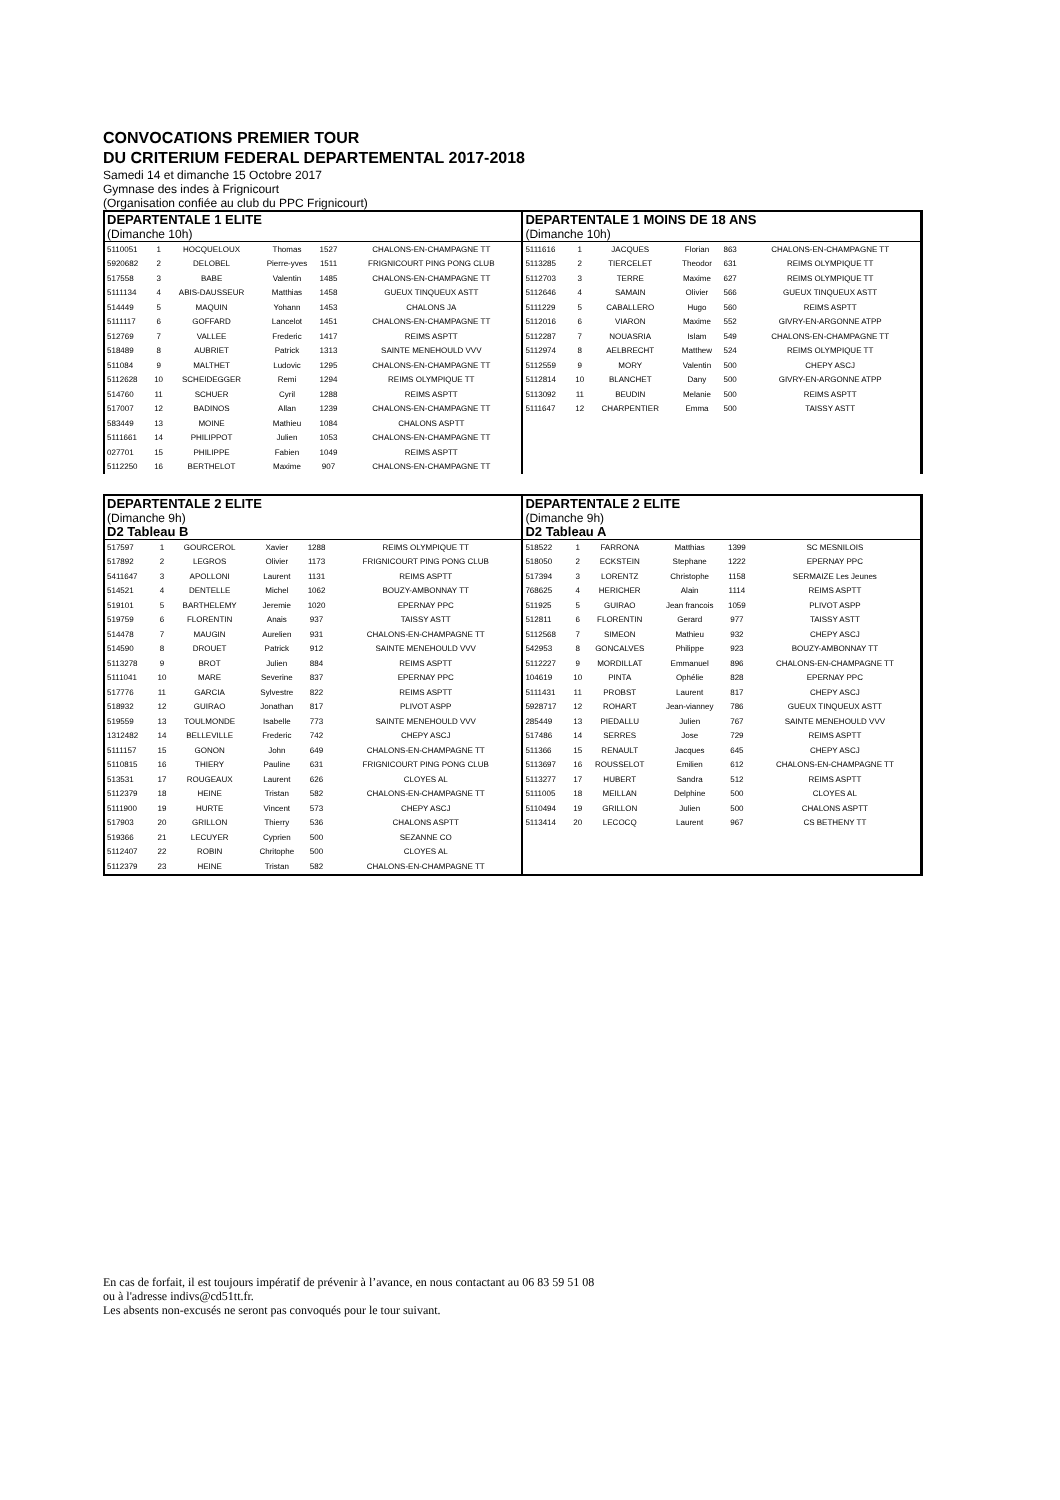CONVOCATIONS PREMIER TOUR
DU CRITERIUM FEDERAL DEPARTEMENTAL 2017-2018
Samedi 14 et dimanche 15 Octobre 2017
Gymnase des indes à Frignicourt
(Organisation confiée au club du PPC Frignicourt)
DEPARTENTALE 1 ELITE
(Dimanche 10h)
| 5110051 | 1 | HOCQUELOUX | Thomas | 1527 | CHALONS-EN-CHAMPAGNE TT |
| 5920682 | 2 | DELOBEL | Pierre-yves | 1511 | FRIGNICOURT PING PONG CLUB |
| 517558 | 3 | BABE | Valentin | 1485 | CHALONS-EN-CHAMPAGNE TT |
| 5111134 | 4 | ABIS-DAUSSEUR | Matthias | 1458 | GUEUX TINQUEUX ASTT |
| 514449 | 5 | MAQUIN | Yohann | 1453 | CHALONS JA |
| 5111117 | 6 | GOFFARD | Lancelot | 1451 | CHALONS-EN-CHAMPAGNE TT |
| 512769 | 7 | VALLEE | Frederic | 1417 | REIMS ASPTT |
| 518489 | 8 | AUBRIET | Patrick | 1313 | SAINTE MENEHOULD VVV |
| 511084 | 9 | MALTHET | Ludovic | 1295 | CHALONS-EN-CHAMPAGNE TT |
| 5112628 | 10 | SCHEIDEGGER | Remi | 1294 | REIMS OLYMPIQUE TT |
| 514760 | 11 | SCHUER | Cyril | 1288 | REIMS ASPTT |
| 517007 | 12 | BADINOS | Allan | 1239 | CHALONS-EN-CHAMPAGNE TT |
| 583449 | 13 | MOINE | Mathieu | 1084 | CHALONS ASPTT |
| 5111661 | 14 | PHILIPPOT | Julien | 1053 | CHALONS-EN-CHAMPAGNE TT |
| 027701 | 15 | PHILIPPE | Fabien | 1049 | REIMS ASPTT |
| 5112250 | 16 | BERTHELOT | Maxime | 907 | CHALONS-EN-CHAMPAGNE TT |
DEPARTENTALE 1 MOINS DE 18 ANS
(Dimanche 10h)
| 5111616 | 1 | JACQUES | Florian | 863 | CHALONS-EN-CHAMPAGNE TT |
| 5113285 | 2 | TIERCELET | Theodor | 631 | REIMS OLYMPIQUE TT |
| 5112703 | 3 | TERRE | Maxime | 627 | REIMS OLYMPIQUE TT |
| 5112646 | 4 | SAMAIN | Olivier | 566 | GUEUX TINQUEUX ASTT |
| 5111229 | 5 | CABALLERO | Hugo | 560 | REIMS ASPTT |
| 5112016 | 6 | VIARON | Maxime | 552 | GIVRY-EN-ARGONNE ATPP |
| 5112287 | 7 | NOUASRIA | Islam | 549 | CHALONS-EN-CHAMPAGNE TT |
| 5112974 | 8 | AELBRECHT | Matthew | 524 | REIMS OLYMPIQUE TT |
| 5112559 | 9 | MORY | Valentin | 500 | CHEPY ASCJ |
| 5112814 | 10 | BLANCHET | Dany | 500 | GIVRY-EN-ARGONNE ATPP |
| 5113092 | 11 | BEUDIN | Melanie | 500 | REIMS ASPTT |
| 5111647 | 12 | CHARPENTIER | Emma | 500 | TAISSY ASTT |
DEPARTENTALE 2 ELITE
(Dimanche 9h)
D2 Tableau B
| 517597 | 1 | GOURCEROL | Xavier | 1288 | REIMS OLYMPIQUE TT |
| 517892 | 2 | LEGROS | Olivier | 1173 | FRIGNICOURT PING PONG CLUB |
| 5411647 | 3 | APOLLONI | Laurent | 1131 | REIMS ASPTT |
| 514521 | 4 | DENTELLE | Michel | 1062 | BOUZY-AMBONNAY TT |
| 519101 | 5 | BARTHELEMY | Jeremie | 1020 | EPERNAY PPC |
| 519759 | 6 | FLORENTIN | Anais | 937 | TAISSY ASTT |
| 514478 | 7 | MAUGIN | Aurelien | 931 | CHALONS-EN-CHAMPAGNE TT |
| 514590 | 8 | DROUET | Patrick | 912 | SAINTE MENEHOULD VVV |
| 5113278 | 9 | BROT | Julien | 884 | REIMS ASPTT |
| 5111041 | 10 | MARE | Severine | 837 | EPERNAY PPC |
| 517776 | 11 | GARCIA | Sylvestre | 822 | REIMS ASPTT |
| 518932 | 12 | GUIRAO | Jonathan | 817 | PLIVOT ASPP |
| 519559 | 13 | TOULMONDE | Isabelle | 773 | SAINTE MENEHOULD VVV |
| 1312482 | 14 | BELLEVILLE | Frederic | 742 | CHEPY ASCJ |
| 5111157 | 15 | GONON | John | 649 | CHALONS-EN-CHAMPAGNE TT |
| 5110815 | 16 | THIERY | Pauline | 631 | FRIGNICOURT PING PONG CLUB |
| 513531 | 17 | ROUGEAUX | Laurent | 626 | CLOYES AL |
| 5112379 | 18 | HEINE | Tristan | 582 | CHALONS-EN-CHAMPAGNE TT |
| 5111900 | 19 | HURTE | Vincent | 573 | CHEPY ASCJ |
| 517903 | 20 | GRILLON | Thierry | 536 | CHALONS ASPTT |
| 519366 | 21 | LECUYER | Cyprien | 500 | SEZANNE CO |
| 5112407 | 22 | ROBIN | Chritophe | 500 | CLOYES AL |
| 5112379 | 23 | HEINE | Tristan | 582 | CHALONS-EN-CHAMPAGNE TT |
DEPARTENTALE 2 ELITE
(Dimanche 9h)
D2 Tableau A
| 518522 | 1 | FARRONA | Matthias | 1399 | SC MESNILOIS |
| 518050 | 2 | ECKSTEIN | Stephane | 1222 | EPERNAY PPC |
| 517394 | 3 | LORENTZ | Christophe | 1158 | SERMAIZE Les Jeunes |
| 768625 | 4 | HERICHER | Alain | 1114 | REIMS ASPTT |
| 511925 | 5 | GUIRAO | Jean francois | 1059 | PLIVOT ASPP |
| 512811 | 6 | FLORENTIN | Gerard | 977 | TAISSY ASTT |
| 5112568 | 7 | SIMEON | Mathieu | 932 | CHEPY ASCJ |
| 542953 | 8 | GONCALVES | Philippe | 923 | BOUZY-AMBONNAY TT |
| 5112227 | 9 | MORDILLAT | Emmanuel | 896 | CHALONS-EN-CHAMPAGNE TT |
| 104619 | 10 | PINTA | Ophélie | 828 | EPERNAY PPC |
| 5111431 | 11 | PROBST | Laurent | 817 | CHEPY ASCJ |
| 5928717 | 12 | ROHART | Jean-vianney | 786 | GUEUX TINQUEUX ASTT |
| 285449 | 13 | PIEDALLU | Julien | 767 | SAINTE MENEHOULD VVV |
| 517486 | 14 | SERRES | Jose | 729 | REIMS ASPTT |
| 511366 | 15 | RENAULT | Jacques | 645 | CHEPY ASCJ |
| 5113697 | 16 | ROUSSELOT | Emilien | 612 | CHALONS-EN-CHAMPAGNE TT |
| 5113277 | 17 | HUBERT | Sandra | 512 | REIMS ASPTT |
| 5111005 | 18 | MEILLAN | Delphine | 500 | CLOYES AL |
| 5110494 | 19 | GRILLON | Julien | 500 | CHALONS ASPTT |
| 5113414 | 20 | LECOCQ | Laurent | 967 | CS BETHENY TT |
En cas de forfait, il est toujours impératif de prévenir à l’avance, en nous contactant au 06 83 59 51 08
ou à l'adresse indivs@cd51tt.fr.
Les absents non-excusés ne seront pas convoqués pour le tour suivant.